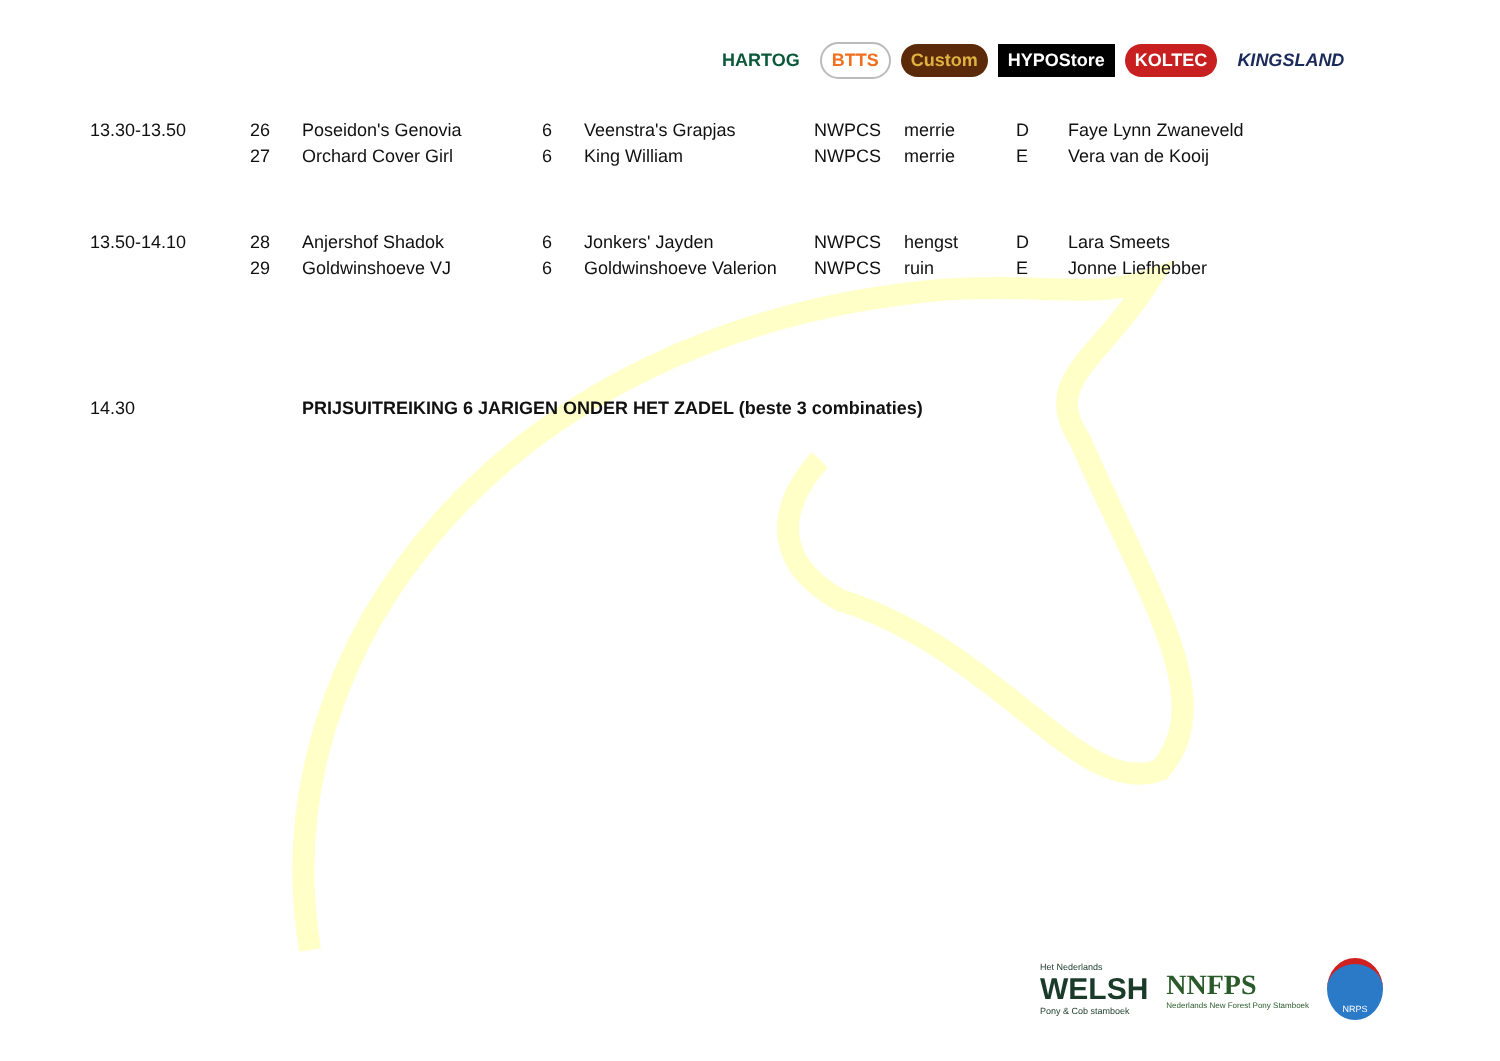HARTOG BTTS Custom HYPOStore KOLTEC KINGSLAND
| 13.30-13.50 | 26 | Poseidon's Genovia | 6 | Veenstra's Grapjas | NWPCS | merrie | D | Faye Lynn Zwaneveld |
| | 27 | Orchard Cover Girl | 6 | King William | NWPCS | merrie | E | Vera van de Kooij |
| 13.50-14.10 | 28 | Anjershof Shadok | 6 | Jonkers' Jayden | NWPCS | hengst | D | Lara Smeets |
| | 29 | Goldwinshoeve VJ | 6 | Goldwinshoeve Valerion | NWPCS | ruin | E | Jonne Liefhebber |
| 14.30 | | PRIJSUITREIKING 6 JARIGEN ONDER HET ZADEL (beste 3 combinaties) | | | | | | |
Het Nederlands
WELSH
Pony & Cob stamboek
NNFPS
Nederlands New Forest Pony Stamboek
NRPS